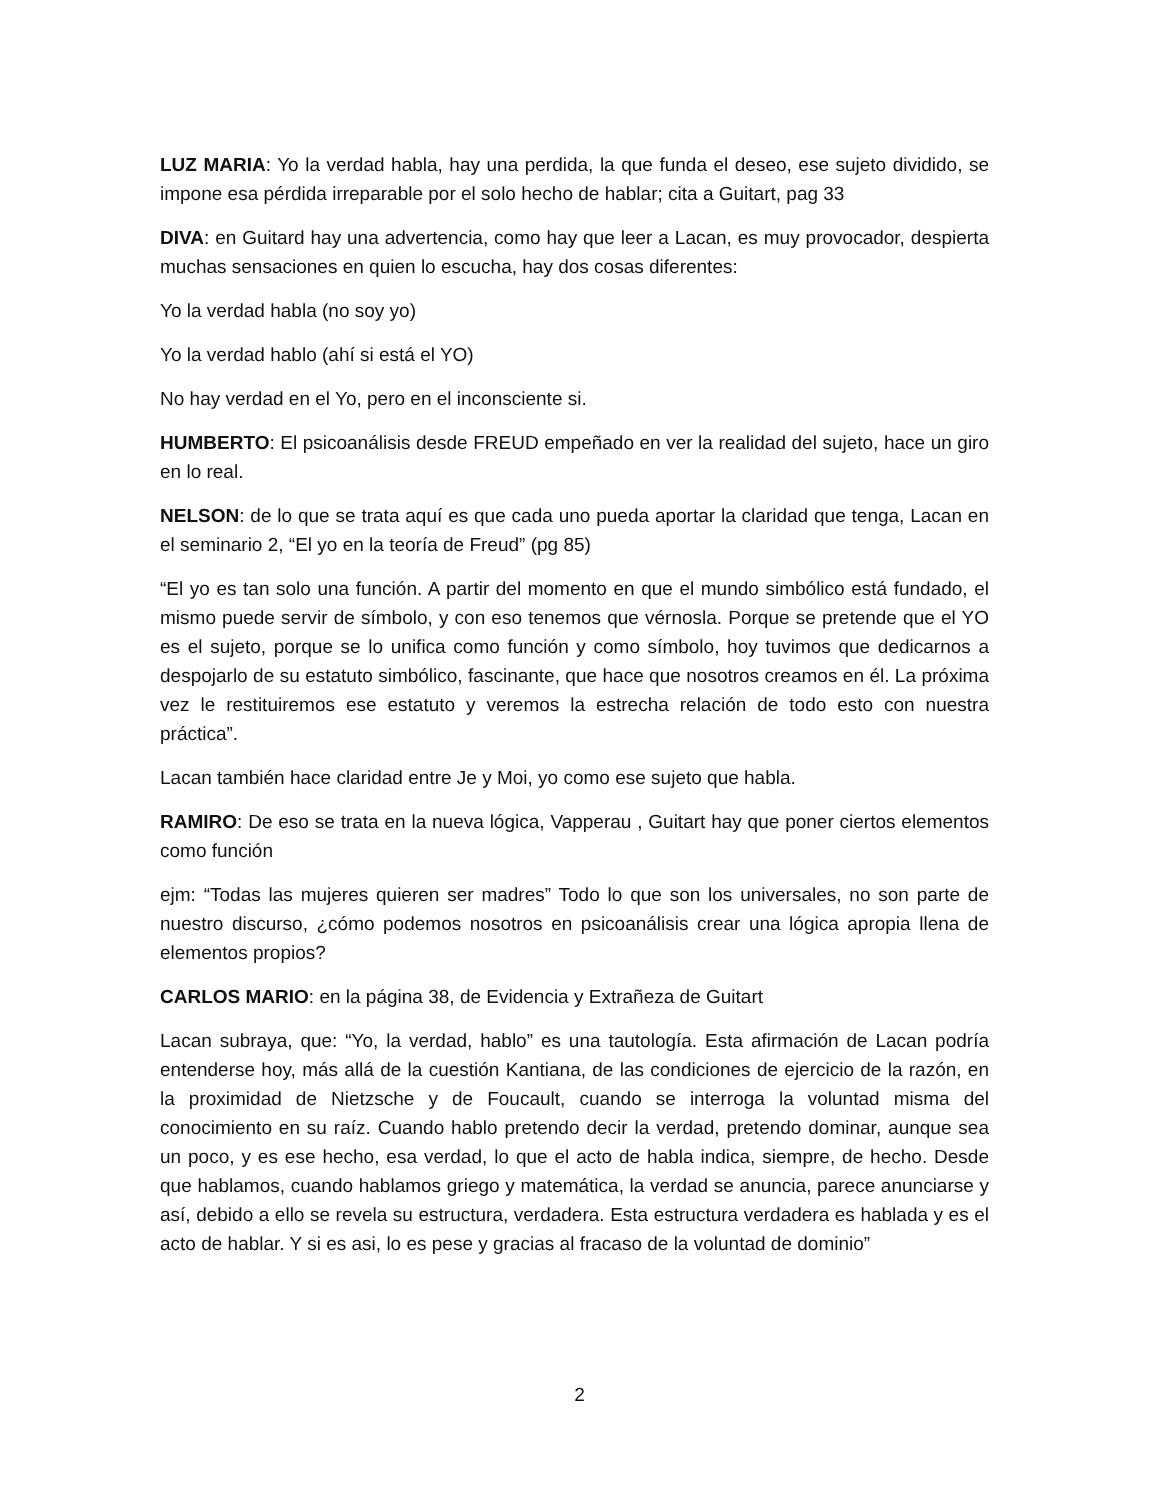LUZ MARIA: Yo la verdad habla, hay una perdida, la que funda el deseo, ese sujeto dividido, se impone esa pérdida irreparable por el solo hecho de hablar; cita a Guitart, pag 33
DIVA: en Guitard hay una advertencia, como hay que leer a Lacan, es muy provocador, despierta muchas sensaciones en quien lo escucha, hay dos cosas diferentes:
Yo la verdad habla (no soy yo)
Yo la verdad hablo (ahí si está el YO)
No hay verdad en el Yo, pero en el inconsciente si.
HUMBERTO: El psicoanálisis desde FREUD empeñado en ver la realidad del sujeto, hace un giro en lo real.
NELSON: de lo que se trata aquí es que cada uno pueda aportar la claridad que tenga, Lacan en el seminario 2, “El yo en la teoría de Freud” (pg 85)
“El yo es tan solo una función. A partir del momento en que el mundo simbólico está fundado, el mismo puede servir de símbolo, y con eso tenemos que vérnosla. Porque se pretende que el YO es el sujeto, porque se lo unifica como función y como símbolo, hoy tuvimos que dedicarnos a despojarlo de su estatuto simbólico, fascinante, que hace que nosotros creamos en él. La próxima vez le restituiremos ese estatuto y veremos la estrecha relación de todo esto con nuestra práctica”.
Lacan también hace claridad entre Je y Moi, yo como ese sujeto que habla.
RAMIRO: De eso se trata en la nueva lógica, Vapperau , Guitart hay que poner ciertos elementos como función
ejm: “Todas las mujeres quieren ser madres” Todo lo que son los universales, no son parte de nuestro discurso, ¿cómo podemos nosotros en psicoanálisis crear una lógica apropia llena de elementos propios?
CARLOS MARIO: en la página 38, de Evidencia y Extrañeza de Guitart
Lacan subraya, que: “Yo, la verdad, hablo” es una tautología. Esta afirmación de Lacan podría entenderse hoy, más allá de la cuestión Kantiana, de las condiciones de ejercicio de la razón, en la proximidad de Nietzsche y de Foucault, cuando se interroga la voluntad misma del conocimiento en su raíz. Cuando hablo pretendo decir la verdad, pretendo dominar, aunque sea un poco, y es ese hecho, esa verdad, lo que el acto de habla indica, siempre, de hecho. Desde que hablamos, cuando hablamos griego y matemática, la verdad se anuncia, parece anunciarse y así, debido a ello se revela su estructura, verdadera. Esta estructura verdadera es hablada y es el acto de hablar. Y si es asi, lo es pese y gracias al fracaso de la voluntad de dominio”
2